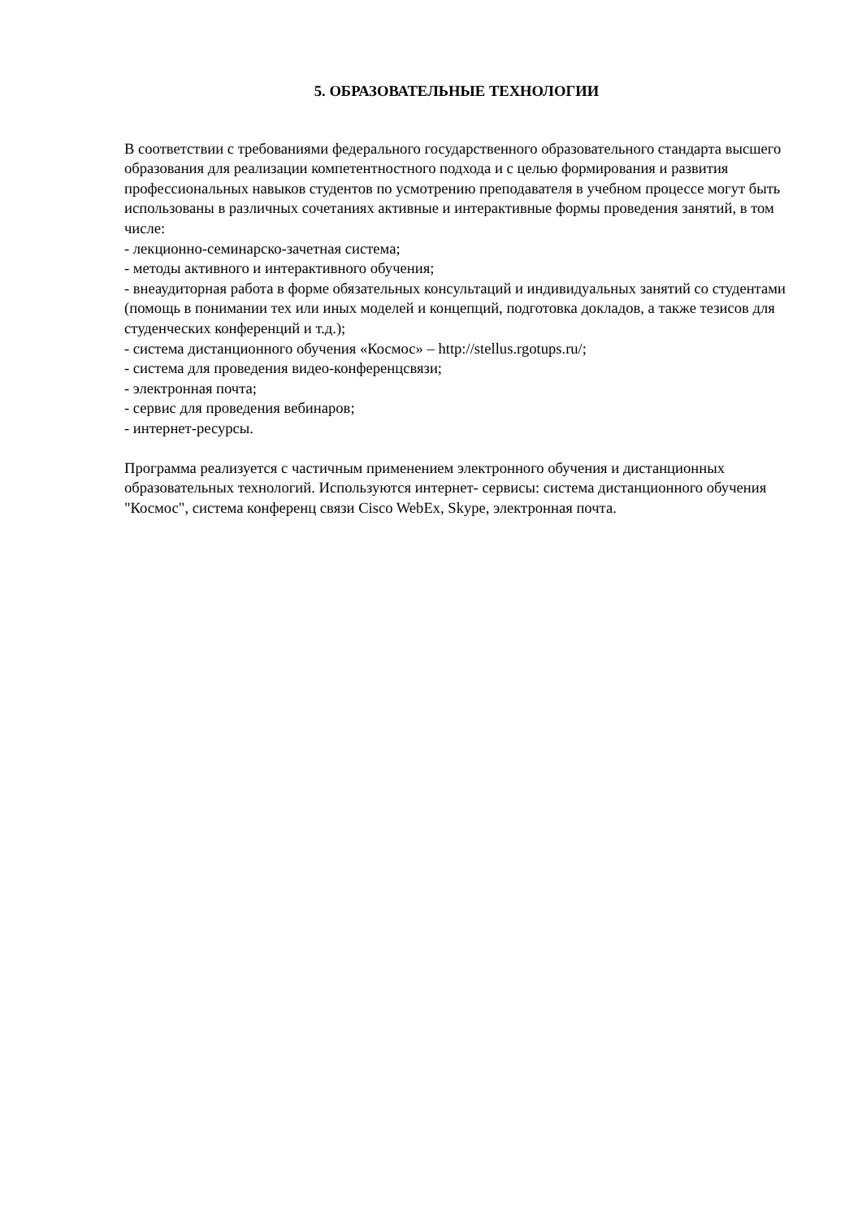5. ОБРАЗОВАТЕЛЬНЫЕ ТЕХНОЛОГИИ
В соответствии с требованиями федерального государственного образовательного стандарта высшего образования для реализации компетентностного подхода и с целью формирования и развития профессиональных навыков студентов по усмотрению преподавателя в учебном процессе могут быть использованы в различных сочетаниях активные и интерактивные формы проведения занятий, в том числе:
- лекционно-семинарско-зачетная система;
- методы активного и интерактивного обучения;
- внеаудиторная работа в форме обязательных консультаций и индивидуальных занятий со студентами (помощь в понимании тех или иных моделей и концепций, подготовка докладов, а также тезисов для студенческих конференций и т.д.);
- система дистанционного обучения «Космос» – http://stellus.rgotups.ru/;
- система для проведения видео-конференцсвязи;
- электронная почта;
- сервис для проведения вебинаров;
- интернет-ресурсы.
Программа реализуется с частичным применением электронного обучения и дистанционных образовательных технологий. Используются интернет- сервисы: система дистанционного обучения "Космос", система конференц связи Cisco WebEx, Skype, электронная почта.